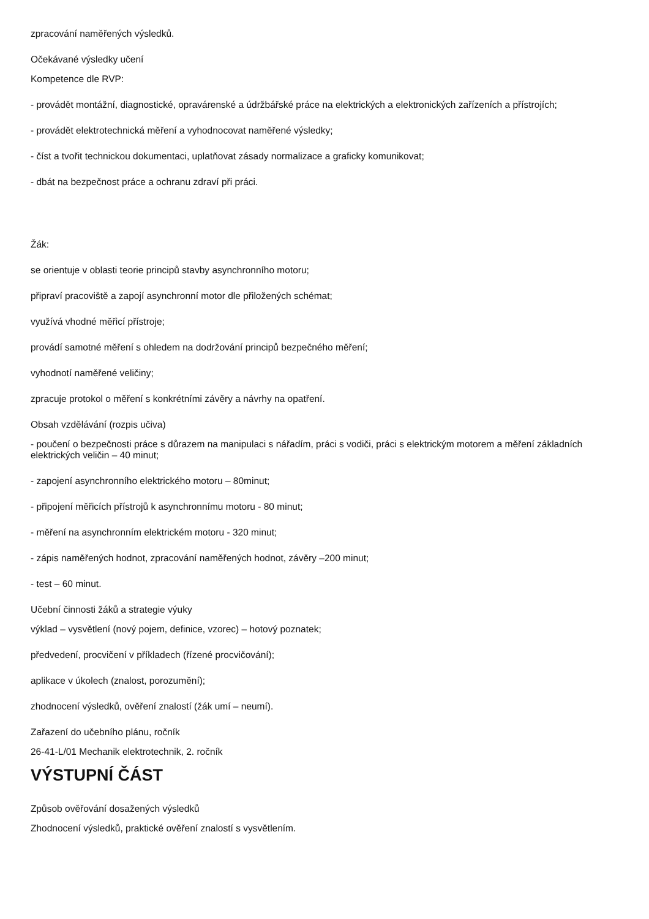zpracování naměřených výsledků.
Očekávané výsledky učení
Kompetence dle RVP:
- provádět montážní, diagnostické, opravárenské a údržbářské práce na elektrických a elektronických zařízeních a přístrojích;
- provádět elektrotechnická měření a vyhodnocovat naměřené výsledky;
- číst a tvořit technickou dokumentaci, uplatňovat zásady normalizace a graficky komunikovat;
- dbát na bezpečnost práce a ochranu zdraví při práci.
Žák:
se orientuje v oblasti teorie principů stavby asynchronního motoru;
připraví pracoviště a zapojí asynchronní motor dle přiložených schémat;
využívá vhodné měřicí přístroje;
provádí samotné měření s ohledem na dodržování principů bezpečného měření;
vyhodnotí naměřené veličiny;
zpracuje protokol o měření s konkrétními závěry a návrhy na opatření.
Obsah vzdělávání (rozpis učiva)
- poučení o bezpečnosti práce s důrazem na manipulaci s nářadím, práci s vodiči, práci s elektrickým motorem a měření základních elektrických veličin – 40 minut;
- zapojení asynchronního elektrického motoru – 80minut;
- připojení měřicích přístrojů k asynchronnímu motoru - 80 minut;
- měření na asynchronním elektrickém motoru - 320 minut;
- zápis naměřených hodnot, zpracování naměřených hodnot, závěry –200 minut;
- test – 60 minut.
Učební činnosti žáků a strategie výuky
výklad – vysvětlení (nový pojem, definice, vzorec) – hotový poznatek;
předvedení, procvičení v příkladech (řízené procvičování);
aplikace v úkolech (znalost, porozumění);
zhodnocení výsledků, ověření znalostí (žák umí – neumí).
Zařazení do učebního plánu, ročník
26-41-L/01 Mechanik elektrotechnik, 2. ročník
VÝSTUPNÍ ČÁST
Způsob ověřování dosažených výsledků
Zhodnocení výsledků, praktické ověření znalostí s vysvětlením.